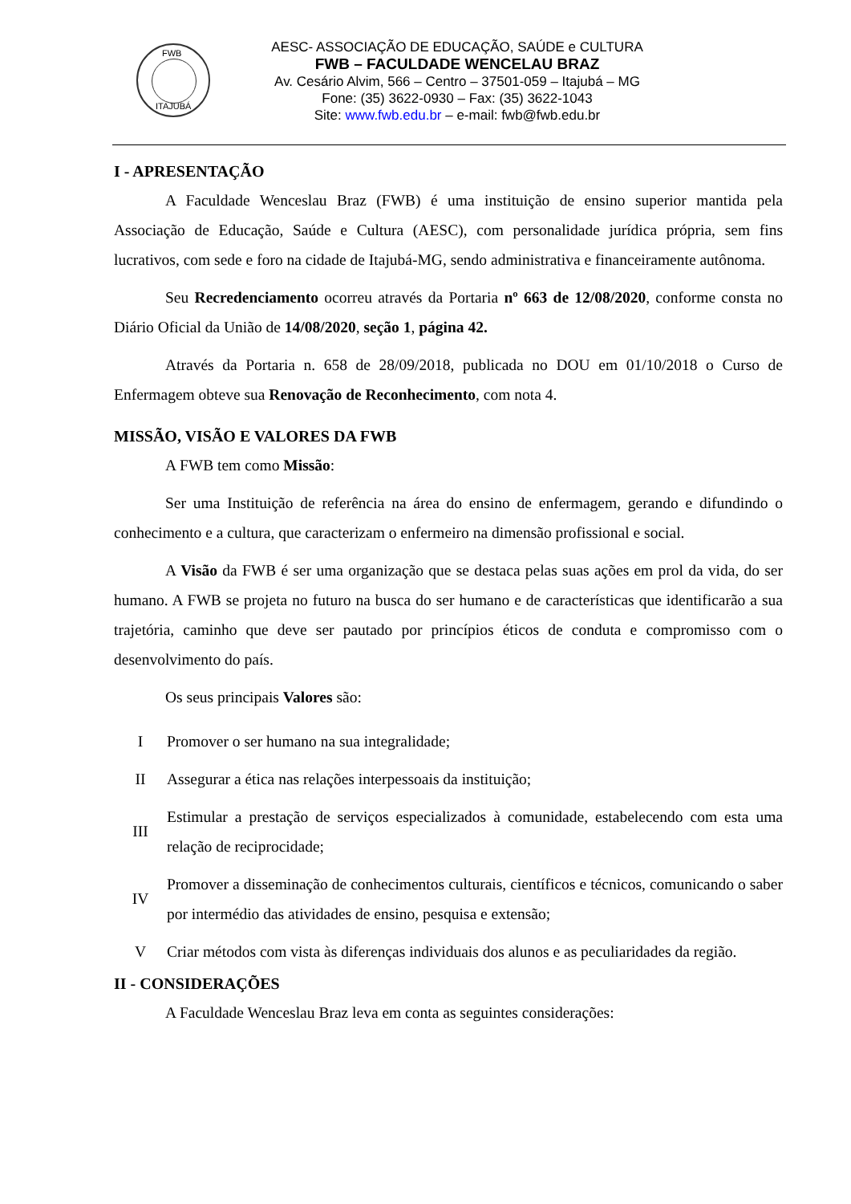FWB
ITAJUBÁ
AESC- ASSOCIAÇÃO DE EDUCAÇÃO, SAÚDE e CULTURA
FWB – FACULDADE WENCELAU BRAZ
Av. Cesário Alvim, 566 – Centro – 37501-059 – Itajubá – MG
Fone: (35) 3622-0930 – Fax: (35) 3622-1043
Site: www.fwb.edu.br – e-mail: fwb@fwb.edu.br
I - APRESENTAÇÃO
A Faculdade Wenceslau Braz (FWB) é uma instituição de ensino superior mantida pela Associação de Educação, Saúde e Cultura (AESC), com personalidade jurídica própria, sem fins lucrativos, com sede e foro na cidade de Itajubá-MG, sendo administrativa e financeiramente autônoma.
Seu Recredenciamento ocorreu através da Portaria nº 663 de 12/08/2020, conforme consta no Diário Oficial da União de 14/08/2020, seção 1, página 42.
Através da Portaria n. 658 de 28/09/2018, publicada no DOU em 01/10/2018 o Curso de Enfermagem obteve sua Renovação de Reconhecimento, com nota 4.
MISSÃO, VISÃO E VALORES DA FWB
A FWB tem como Missão:
Ser uma Instituição de referência na área do ensino de enfermagem, gerando e difundindo o conhecimento e a cultura, que caracterizam o enfermeiro na dimensão profissional e social.
A Visão da FWB é ser uma organização que se destaca pelas suas ações em prol da vida, do ser humano. A FWB se projeta no futuro na busca do ser humano e de características que identificarão a sua trajetória, caminho que deve ser pautado por princípios éticos de conduta e compromisso com o desenvolvimento do país.
Os seus principais Valores são:
I
Promover o ser humano na sua integralidade;
II
Assegurar a ética nas relações interpessoais da instituição;
III
Estimular a prestação de serviços especializados à comunidade, estabelecendo com esta uma relação de reciprocidade;
IV
Promover a disseminação de conhecimentos culturais, científicos e técnicos, comunicando o saber por intermédio das atividades de ensino, pesquisa e extensão;
V
Criar métodos com vista às diferenças individuais dos alunos e as peculiaridades da região.
II - CONSIDERAÇÕES
A Faculdade Wenceslau Braz leva em conta as seguintes considerações: